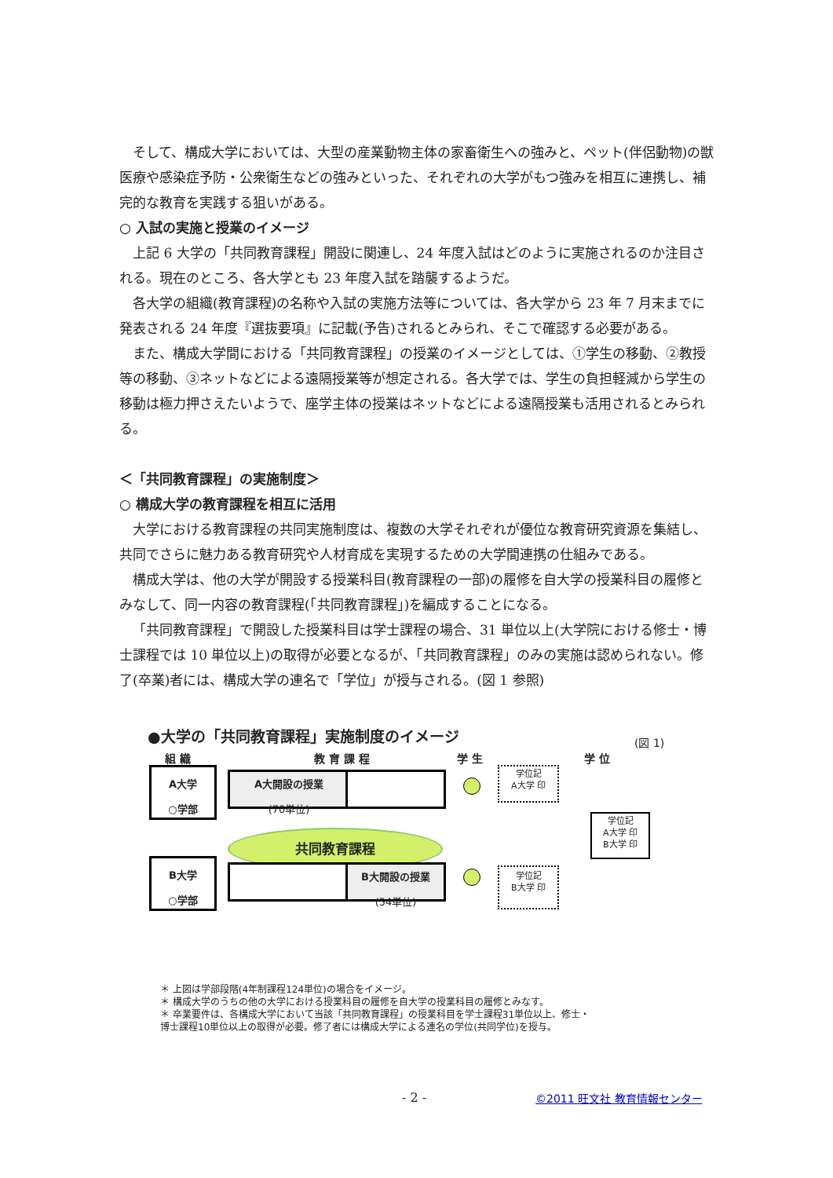そして、構成大学においては、大型の産業動物主体の家畜衛生への強みと、ペット(伴侶動物)の獣医療や感染症予防・公衆衛生などの強みといった、それぞれの大学がもつ強みを相互に連携し、補完的な教育を実践する狙いがある。
○ 入試の実施と授業のイメージ
上記 6 大学の「共同教育課程」開設に関連し、24 年度入試はどのように実施されるのか注目される。現在のところ、各大学とも 23 年度入試を踏襲するようだ。
各大学の組織(教育課程)の名称や入試の実施方法等については、各大学から 23 年 7 月末までに発表される 24 年度『選抜要項』に記載(予告)されるとみられ、そこで確認する必要がある。
また、構成大学間における「共同教育課程」の授業のイメージとしては、①学生の移動、②教授等の移動、③ネットなどによる遠隔授業等が想定される。各大学では、学生の負担軽減から学生の移動は極力押さえたいようで、座学主体の授業はネットなどによる遠隔授業も活用されるとみられる。
＜「共同教育課程」の実施制度＞
○ 構成大学の教育課程を相互に活用
大学における教育課程の共同実施制度は、複数の大学それぞれが優位な教育研究資源を集結し、共同でさらに魅力ある教育研究や人材育成を実現するための大学間連携の仕組みである。
構成大学は、他の大学が開設する授業科目(教育課程の一部)の履修を自大学の授業科目の履修とみなして、同一内容の教育課程(「共同教育課程」)を編成することになる。
「共同教育課程」で開設した授業科目は学士課程の場合、31 単位以上(大学院における修士・博士課程では 10 単位以上)の取得が必要となるが、「共同教育課程」のみの実施は認められない。修了(卒業)者には、構成大学の連名で「学位」が授与される。(図 1 参照)
●大学の「共同教育課程」実施制度のイメージ
(図 1)
組 織 教 育 課 程 学 生 学 位
A大学
○学部
A大開設の授業
(70単位)
共同教育課程
B大学
○学部
B大開設の授業
(54単位)
学位記
A大学 印
学位記
B大学 印
学位記
A大学 印
B大学 印
＊ 上図は学部段階(4年制課程124単位)の場合をイメージ。
＊ 構成大学のうちの他の大学における授業科目の履修を自大学の授業科目の履修とみなす。
＊ 卒業要件は、各構成大学において当該「共同教育課程」の授業科目を学士課程31単位以上、修士・
博士課程10単位以上の取得が必要。修了者には構成大学による連名の学位(共同学位)を授与。
- 2 - ©2011 旺文社 教育情報センター